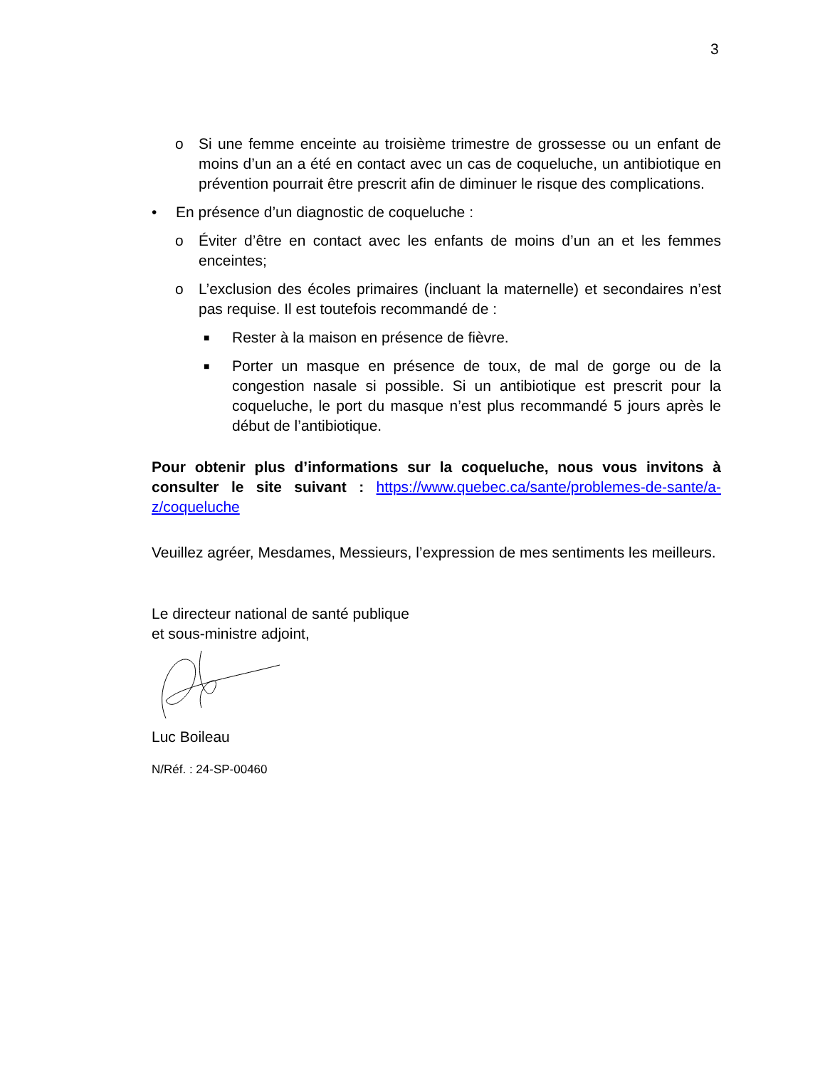3
o Si une femme enceinte au troisième trimestre de grossesse ou un enfant de moins d’un an a été en contact avec un cas de coqueluche, un antibiotique en prévention pourrait être prescrit afin de diminuer le risque des complications.
• En présence d’un diagnostic de coqueluche :
o Éviter d’être en contact avec les enfants de moins d’un an et les femmes enceintes;
o L’exclusion des écoles primaires (incluant la maternelle) et secondaires n’est pas requise. Il est toutefois recommandé de :
■ Rester à la maison en présence de fièvre.
■ Porter un masque en présence de toux, de mal de gorge ou de la congestion nasale si possible. Si un antibiotique est prescrit pour la coqueluche, le port du masque n’est plus recommandé 5 jours après le début de l’antibiotique.
Pour obtenir plus d’informations sur la coqueluche, nous vous invitons à consulter le site suivant : https://www.quebec.ca/sante/problemes-de-sante/a-z/coqueluche
Veuillez agréer, Mesdames, Messieurs, l’expression de mes sentiments les meilleurs.
Le directeur national de santé publique
et sous-ministre adjoint,
Luc Boileau
N/Réf. : 24-SP-00460